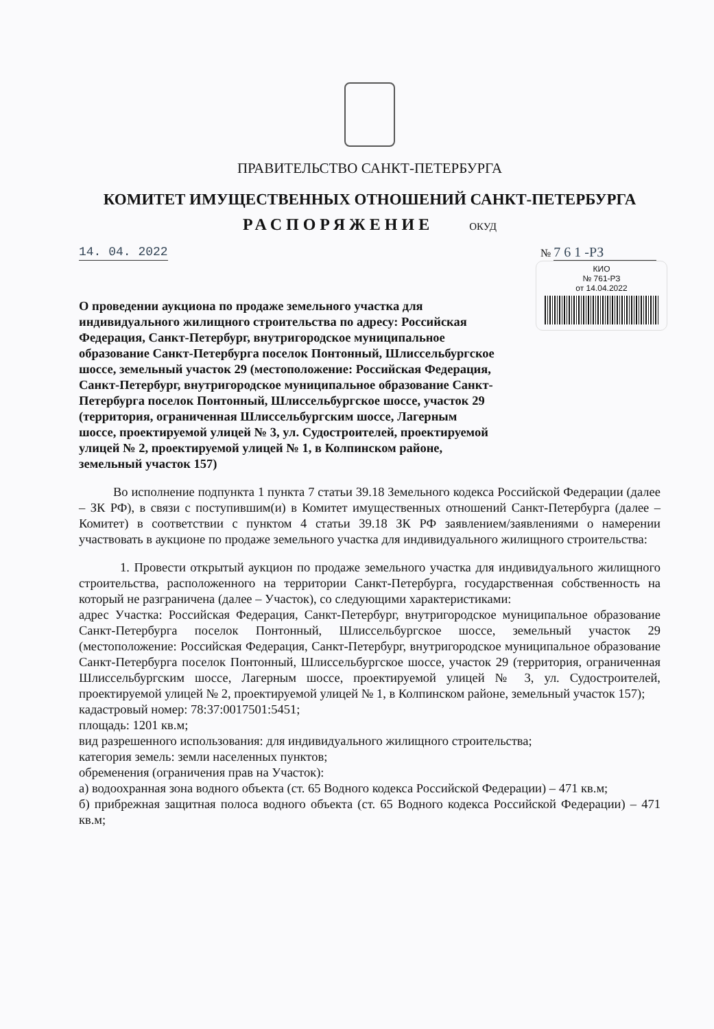ПРАВИТЕЛЬСТВО САНКТ-ПЕТЕРБУРГА
КОМИТЕТ ИМУЩЕСТВЕННЫХ ОТНОШЕНИЙ САНКТ-ПЕТЕРБУРГА
РАСПОРЯЖЕНИЕ ОКУД
14. 04. 2022 № 7 6 1 -РЗ
КИО
№ 761-РЗ
от 14.04.2022
О проведении аукциона по продаже земельного участка для индивидуального жилищного строительства по адресу: Российская Федерация, Санкт-Петербург, внутригородское муниципальное образование Санкт-Петербурга поселок Понтонный, Шлиссельбургское шоссе, земельный участок 29 (местоположение: Российская Федерация, Санкт-Петербург, внутригородское муниципальное образование Санкт-Петербурга поселок Понтонный, Шлиссельбургское шоссе, участок 29 (территория, ограниченная Шлиссельбургским шоссе, Лагерным шоссе, проектируемой улицей № 3, ул. Судостроителей, проектируемой улицей № 2, проектируемой улицей № 1, в Колпинском районе, земельный участок 157)
Во исполнение подпункта 1 пункта 7 статьи 39.18 Земельного кодекса Российской Федерации (далее – ЗК РФ), в связи с поступившим(и) в Комитет имущественных отношений Санкт-Петербурга (далее – Комитет) в соответствии с пунктом 4 статьи 39.18 ЗК РФ заявлением/заявлениями о намерении участвовать в аукционе по продаже земельного участка для индивидуального жилищного строительства:
1. Провести открытый аукцион по продаже земельного участка для индивидуального жилищного строительства, расположенного на территории Санкт-Петербурга, государственная собственность на который не разграничена (далее – Участок), со следующими характеристиками:
адрес Участка: Российская Федерация, Санкт-Петербург, внутригородское муниципальное образование Санкт-Петербурга поселок Понтонный, Шлиссельбургское шоссе, земельный участок 29 (местоположение: Российская Федерация, Санкт-Петербург, внутригородское муниципальное образование Санкт-Петербурга поселок Понтонный, Шлиссельбургское шоссе, участок 29 (территория, ограниченная Шлиссельбургским шоссе, Лагерным шоссе, проектируемой улицей № 3, ул. Судостроителей, проектируемой улицей № 2, проектируемой улицей № 1, в Колпинском районе, земельный участок 157);
кадастровый номер: 78:37:0017501:5451;
площадь: 1201 кв.м;
вид разрешенного использования: для индивидуального жилищного строительства;
категория земель: земли населенных пунктов;
обременения (ограничения прав на Участок):
а) водоохранная зона водного объекта (ст. 65 Водного кодекса Российской Федерации) – 471 кв.м;
б) прибрежная защитная полоса водного объекта (ст. 65 Водного кодекса Российской Федерации) – 471 кв.м;